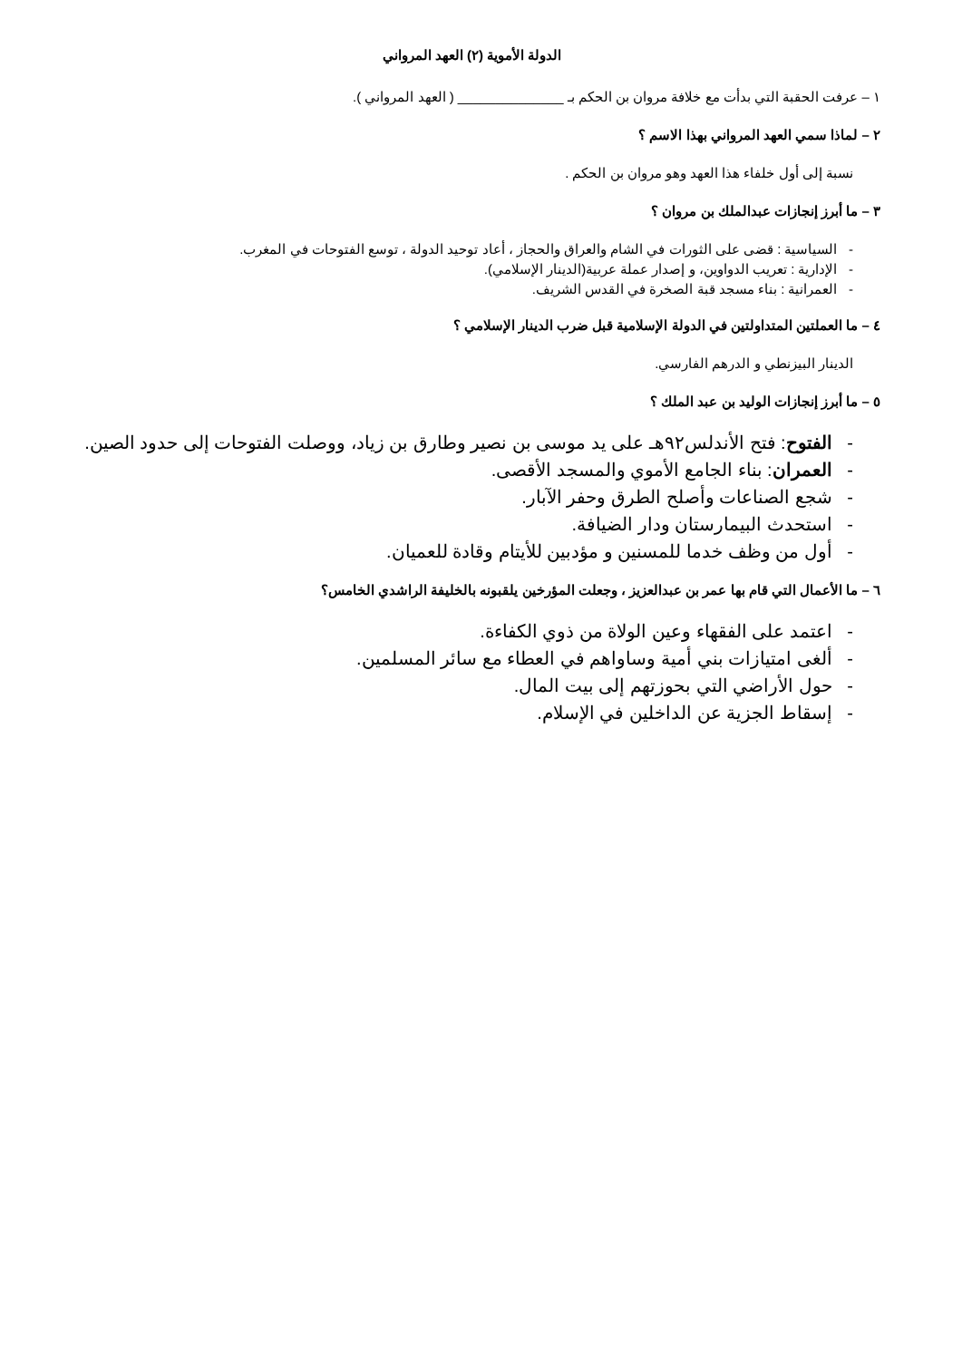الدولة الأموية (٢) العهد المرواني
١ – عرفت الحقبة التي بدأت مع خلافة مروان بن الحكم بـ ______________ ( العهد المرواني ).
٢ – لماذا سمي العهد المرواني بهذا الاسم ؟
نسبة إلى أول خلفاء هذا العهد وهو مروان بن الحكم .
٣ – ما أبرز إنجازات عبدالملك بن مروان ؟
- السياسية : قضى على الثورات في الشام والعراق والحجاز ، أعاد توحيد الدولة ، توسع الفتوحات في المغرب.
- الإدارية : تعريب الدواوين، و إصدار عملة عربية(الدينار الإسلامي).
- العمرانية : بناء مسجد قبة الصخرة في القدس الشريف.
٤ – ما العملتين المتداولتين في الدولة الإسلامية قبل ضرب الدينار الإسلامي ؟
الدينار البيزنطي و الدرهم الفارسي.
٥ – ما أبرز إنجازات الوليد بن عبد الملك ؟
- الفتوح: فتح الأندلس٩٢هـ على يد موسى بن نصير وطارق بن زياد، ووصلت الفتوحات إلى حدود الصين.
- العمران: بناء الجامع الأموي والمسجد الأقصى.
- شجع الصناعات وأصلح الطرق وحفر الآبار.
- استحدث البيمارستان ودار الضيافة.
- أول من وظف خدما للمسنين و مؤدبين للأيتام وقادة للعميان.
٦ – ما الأعمال التي قام بها عمر بن عبدالعزيز ، وجعلت المؤرخين يلقبونه بالخليفة الراشدي الخامس؟
- اعتمد على الفقهاء وعين الولاة من ذوي الكفاءة.
- ألغى امتيازات بني أمية وساواهم في العطاء مع سائر المسلمين.
- حول الأراضي التي بحوزتهم إلى بيت المال.
- إسقاط الجزية عن الداخلين في الإسلام.